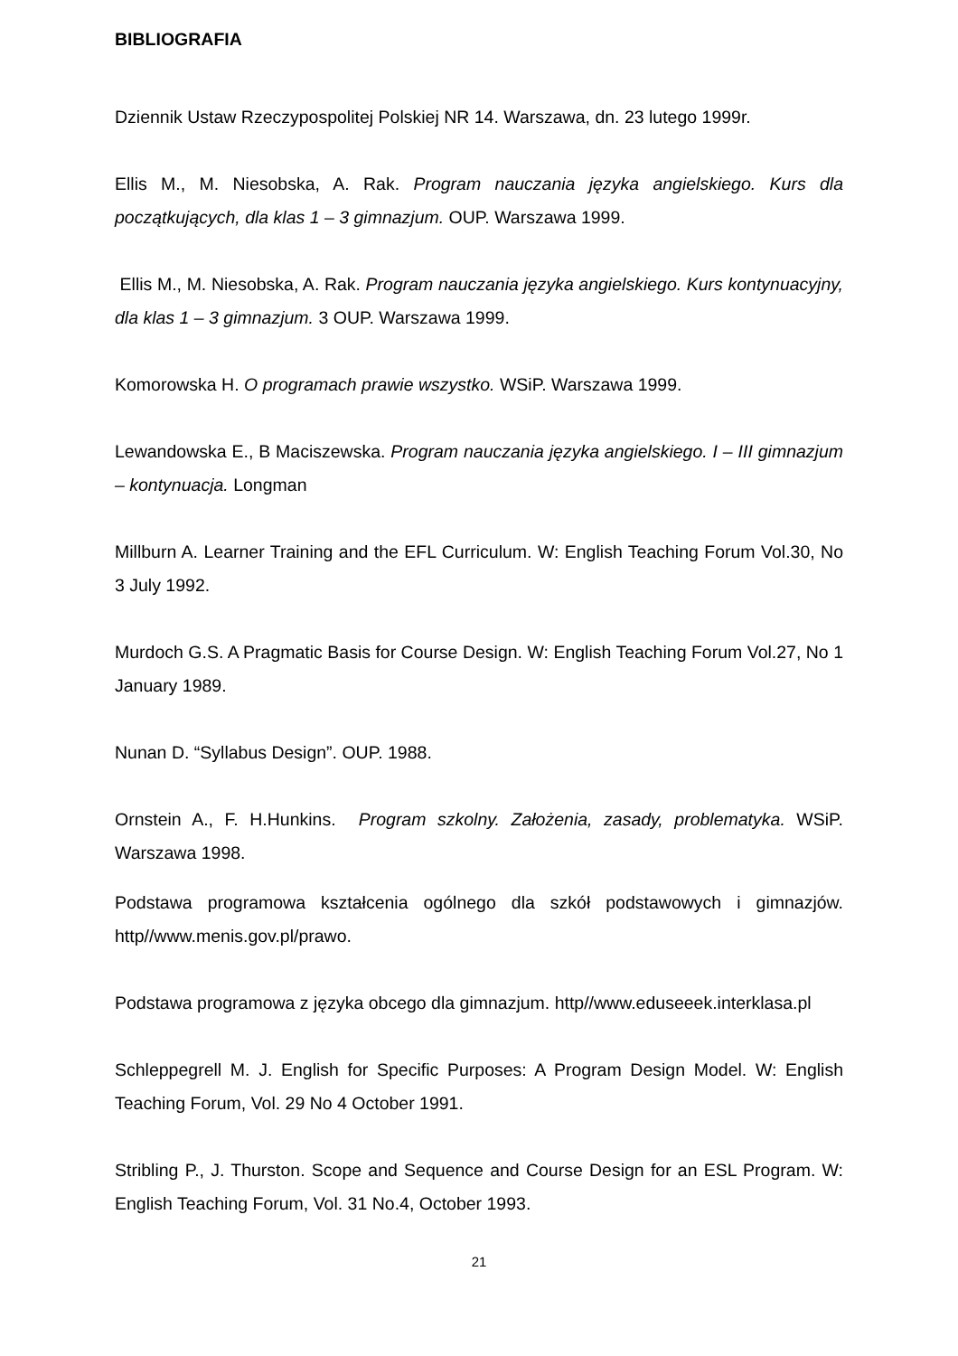BIBLIOGRAFIA
Dziennik Ustaw Rzeczypospolitej Polskiej NR 14. Warszawa, dn. 23 lutego 1999r.
Ellis M., M. Niesobska, A. Rak. Program nauczania języka angielskiego. Kurs dla początkujących, dla klas 1 – 3 gimnazjum. OUP. Warszawa 1999.
Ellis M., M. Niesobska, A. Rak. Program nauczania języka angielskiego. Kurs kontynuacyjny, dla klas 1 – 3 gimnazjum. 3 OUP. Warszawa 1999.
Komorowska H. O programach prawie wszystko. WSiP. Warszawa 1999.
Lewandowska E., B Maciszewska. Program nauczania języka angielskiego. I – III gimnazjum – kontynuacja. Longman
Millburn A. Learner Training and the EFL Curriculum. W: English Teaching Forum Vol.30, No 3 July 1992.
Murdoch G.S. A Pragmatic Basis for Course Design. W: English Teaching Forum Vol.27, No 1 January 1989.
Nunan D. “Syllabus Design”. OUP. 1988.
Ornstein A., F. H.Hunkins. Program szkolny. Założenia, zasady, problematyka. WSiP. Warszawa 1998.
Podstawa programowa kształcenia ogólnego dla szkół podstawowych i gimnazjów. http//www.menis.gov.pl/prawo.
Podstawa programowa z języka obcego dla gimnazjum. http//www.eduseeek.interklasa.pl
Schleppegrell M. J. English for Specific Purposes: A Program Design Model. W: English Teaching Forum, Vol. 29 No 4 October 1991.
Stribling P., J. Thurston. Scope and Sequence and Course Design for an ESL Program. W: English Teaching Forum, Vol. 31 No.4, October 1993.
21